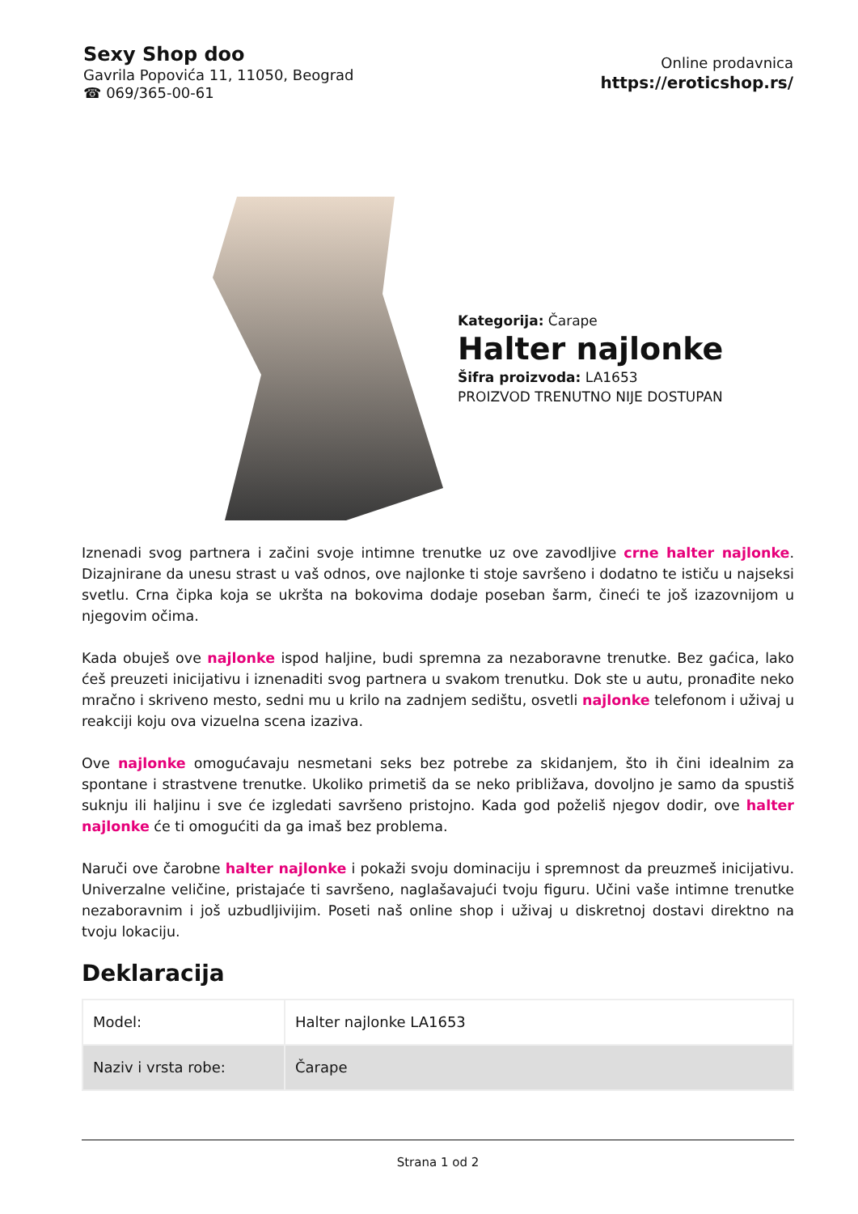Sexy Shop doo
Gavrila Popovića 11, 11050, Beograd
☎ 069/365-00-61
Online prodavnica
https://eroticshop.rs/
Kategorija: Čarape
Halter najlonke
Šifra proizvoda: LA1653
PROIZVOD TRENUTNO NIJE DOSTUPAN
Iznenadi svog partnera i začini svoje intimne trenutke uz ove zavodljive crne halter najlonke. Dizajnirane da unesu strast u vaš odnos, ove najlonke ti stoje savršeno i dodatno te ističu u najseksi svetlu. Crna čipka koja se ukršta na bokovima dodaje poseban šarm, čineći te još izazovnijom u njegovim očima.
Kada obuješ ove najlonke ispod haljine, budi spremna za nezaboravne trenutke. Bez gaćica, lako ćeš preuzeti inicijativu i iznenaditi svog partnera u svakom trenutku. Dok ste u autu, pronađite neko mračno i skriveno mesto, sedni mu u krilo na zadnjem sedištu, osvetli najlonke telefonom i uživaj u reakciji koju ova vizuelna scena izaziva.
Ove najlonke omogućavaju nesmetani seks bez potrebe za skidanjem, što ih čini idealnim za spontane i strastvene trenutke. Ukoliko primetiš da se neko približava, dovoljno je samo da spustiš suknju ili haljinu i sve će izgledati savršeno pristojno. Kada god poželiš njegov dodir, ove halter najlonke će ti omogućiti da ga imaš bez problema.
Naruči ove čarobne halter najlonke i pokaži svoju dominaciju i spremnost da preuzmeš inicijativu. Univerzalne veličine, pristajaće ti savršeno, naglašavajući tvoju figuru. Učini vaše intimne trenutke nezaboravnim i još uzbudljivijim. Poseti naš online shop i uživaj u diskretnoj dostavi direktno na tvoju lokaciju.
Deklaracija
| Model: | Halter najlonke LA1653 |
| Naziv i vrsta robe: | Čarape |
Strana 1 od 2